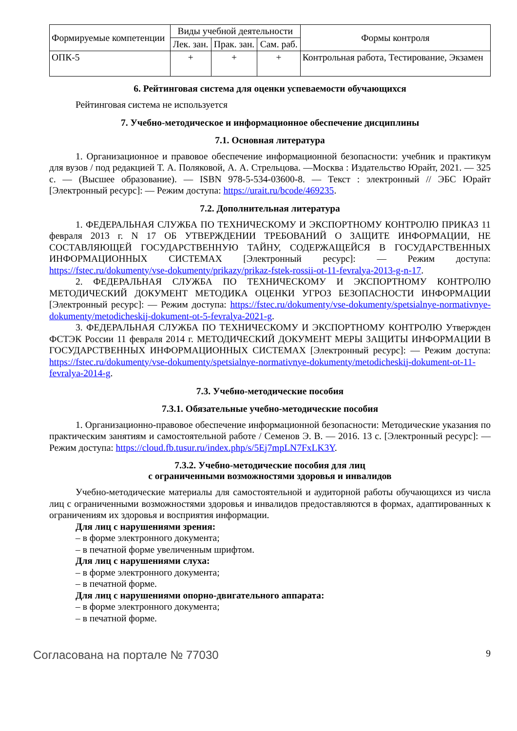| Формируемые компетенции | Виды учебной деятельности | | | Формы контроля |
| --- | --- | --- | --- | --- |
| | Лек. зан. | Прак. зан. | Сам. раб. | |
| ОПК-5 | + | + | + | Контрольная работа, Тестирование, Экзамен |
6. Рейтинговая система для оценки успеваемости обучающихся
Рейтинговая система не используется
7. Учебно-методическое и информационное обеспечение дисциплины
7.1. Основная литература
1. Организационное и правовое обеспечение информационной безопасности: учебник и практикум для вузов / под редакцией Т. А. Поляковой, А. А. Стрельцова. —Москва : Издательство Юрайт, 2021. — 325 с. — (Высшее образование). — ISBN 978-5-534-03600-8. — Текст : электронный // ЭБС Юрайт [Электронный ресурс]: — Режим доступа: https://urait.ru/bcode/469235.
7.2. Дополнительная литература
1. ФЕДЕРАЛЬНАЯ СЛУЖБА ПО ТЕХНИЧЕСКОМУ И ЭКСПОРТНОМУ КОНТРОЛЮ ПРИКАЗ 11 февраля 2013 г. N 17 ОБ УТВЕРЖДЕНИИ ТРЕБОВАНИЙ О ЗАЩИТЕ ИНФОРМАЦИИ, НЕ СОСТАВЛЯЮЩЕЙ ГОСУДАРСТВЕННУЮ ТАЙНУ, СОДЕРЖАЩЕЙСЯ В ГОСУДАРСТВЕННЫХ ИНФОРМАЦИОННЫХ СИСТЕМАХ [Электронный ресурс]: — Режим доступа: https://fstec.ru/dokumenty/vse-dokumenty/prikazy/prikaz-fstek-rossii-ot-11-fevralya-2013-g-n-17.
2. ФЕДЕРАЛЬНАЯ СЛУЖБА ПО ТЕХНИЧЕСКОМУ И ЭКСПОРТНОМУ КОНТРОЛЮ МЕТОДИЧЕСКИЙ ДОКУМЕНТ МЕТОДИКА ОЦЕНКИ УГРОЗ БЕЗОПАСНОСТИ ИНФОРМАЦИИ [Электронный ресурс]: — Режим доступа: https://fstec.ru/dokumenty/vse-dokumenty/spetsialnye-normativnye-dokumenty/metodicheskij-dokument-ot-5-fevralya-2021-g.
3. ФЕДЕРАЛЬНАЯ СЛУЖБА ПО ТЕХНИЧЕСКОМУ И ЭКСПОРТНОМУ КОНТРОЛЮ Утвержден ФСТЭК России 11 февраля 2014 г. МЕТОДИЧЕСКИЙ ДОКУМЕНТ МЕРЫ ЗАЩИТЫ ИНФОРМАЦИИ В ГОСУДАРСТВЕННЫХ ИНФОРМАЦИОННЫХ СИСТЕМАХ [Электронный ресурс]: — Режим доступа: https://fstec.ru/dokumenty/vse-dokumenty/spetsialnye-normativnye-dokumenty/metodicheskij-dokument-ot-11-fevralya-2014-g.
7.3. Учебно-методические пособия
7.3.1. Обязательные учебно-методические пособия
1. Организационно-правовое обеспечение информационной безопасности: Методические указания по практическим занятиям и самостоятельной работе / Семенов Э. В. — 2016. 13 с. [Электронный ресурс]: — Режим доступа: https://cloud.fb.tusur.ru/index.php/s/5Ej7mpLN7FxLK3Y.
7.3.2. Учебно-методические пособия для лиц
с ограниченными возможностями здоровья и инвалидов
Учебно-методические материалы для самостоятельной и аудиторной работы обучающихся из числа лиц с ограниченными возможностями здоровья и инвалидов предоставляются в формах, адаптированных к ограничениям их здоровья и восприятия информации.
Для лиц с нарушениями зрения:
– в форме электронного документа;
– в печатной форме увеличенным шрифтом.
Для лиц с нарушениями слуха:
– в форме электронного документа;
– в печатной форме.
Для лиц с нарушениями опорно-двигательного аппарата:
– в форме электронного документа;
– в печатной форме.
Согласована на портале № 77030 9